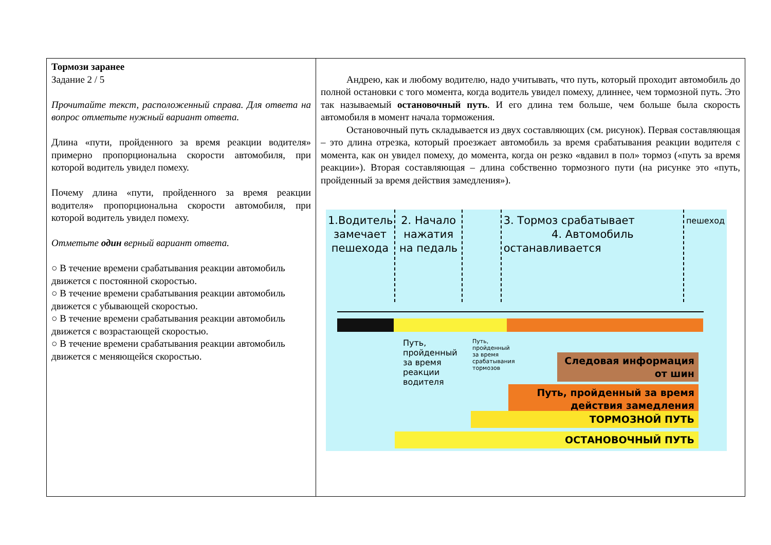| Тормози заранее Задание 2 / 5 Прочитайте текст, расположенный справа. Для ответа на вопрос отметьте нужный вариант ответа. Длина «пути, пройденного за время реакции водителя» примерно пропорциональна скорости автомобиля, при которой водитель увидел помеху. Почему длина «пути, пройденного за время реакции водителя» пропорциональна скорости автомобиля, при которой водитель увидел помеху. Отметьте один верный вариант ответа. ○ В течение времени срабатывания реакции автомобиль движется с постоянной скоростью. ○ В течение времени срабатывания реакции автомобиль движется с убывающей скоростью. ○ В течение времени срабатывания реакции автомобиль движется с возрастающей скоростью. ○ В течение времени срабатывания реакции автомобиль движется с меняющейся скоростью. | Андрею, как и любому водителю, надо учитывать, что путь, который проходит автомобиль до полной остановки с того момента, когда водитель увидел помеху, длиннее, чем тормозной путь. Это так называемый остановочный путь . И его длина тем больше, чем больше была скорость автомобиля в момент начала торможения. Остановочный путь складывается из двух составляющих (см. рисунок). Первая составляющая – это длина отрезка, который проезжает автомобиль за время срабатывания реакции водителя с момента, как он увидел помеху, до момента, когда он резко «вдавил в пол» тормоз («путь за время реакции»). Вторая составляющая – длина собственно тормозного пути (на рисунке это «путь, пройденный за время действия замедления»). 1.Водитель замечает пешехода 2. Начало нажатия на педаль 3. Тормоз срабатывает 4. Автомобиль останавливается пешеход Путь, пройденный за время реакции водителя Путь, пройденный за время срабатывания тормозов Следовая информация от шин Путь, пройденный за время действия замедления ТОРМОЗНОЙ ПУТЬ ОСТАНОВОЧНЫЙ ПУТЬ |